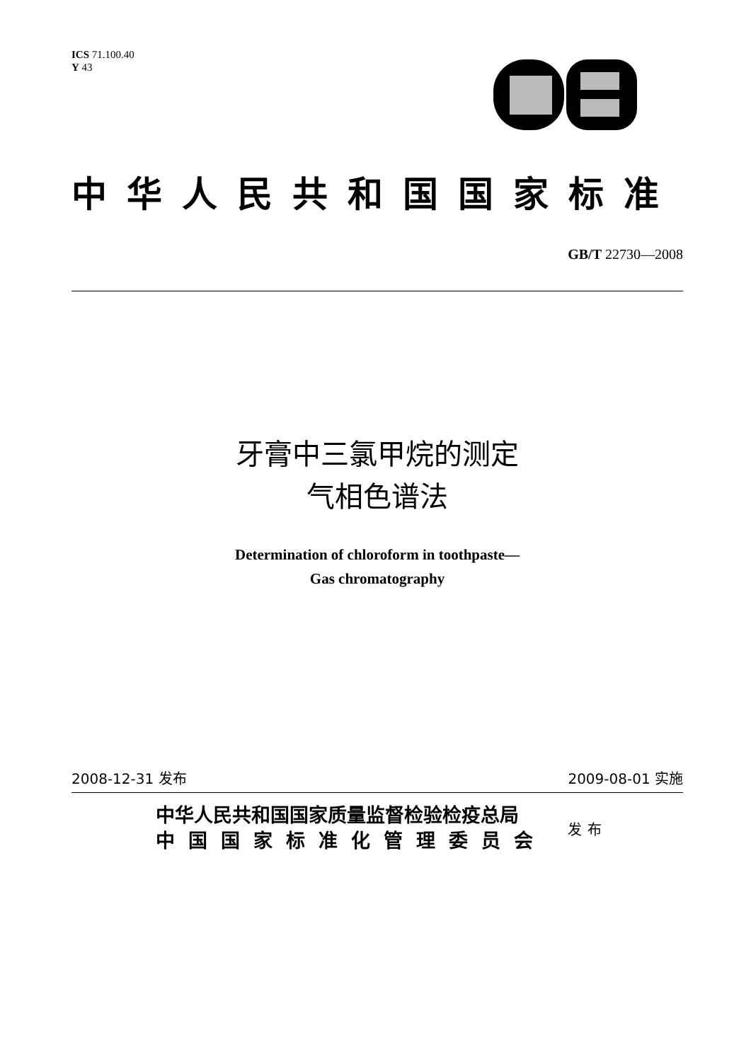ICS 71.100.40
Y 43
中华人民共和国国家标准
GB/T 22730—2008
牙膏中三氯甲烷的测定
气相色谱法
Determination of chloroform in toothpaste—
Gas chromatography
2008-12-31 发布 2009-08-01 实施
中华人民共和国国家质量监督检验检疫总局
中国国家标准化管理委员会
发布